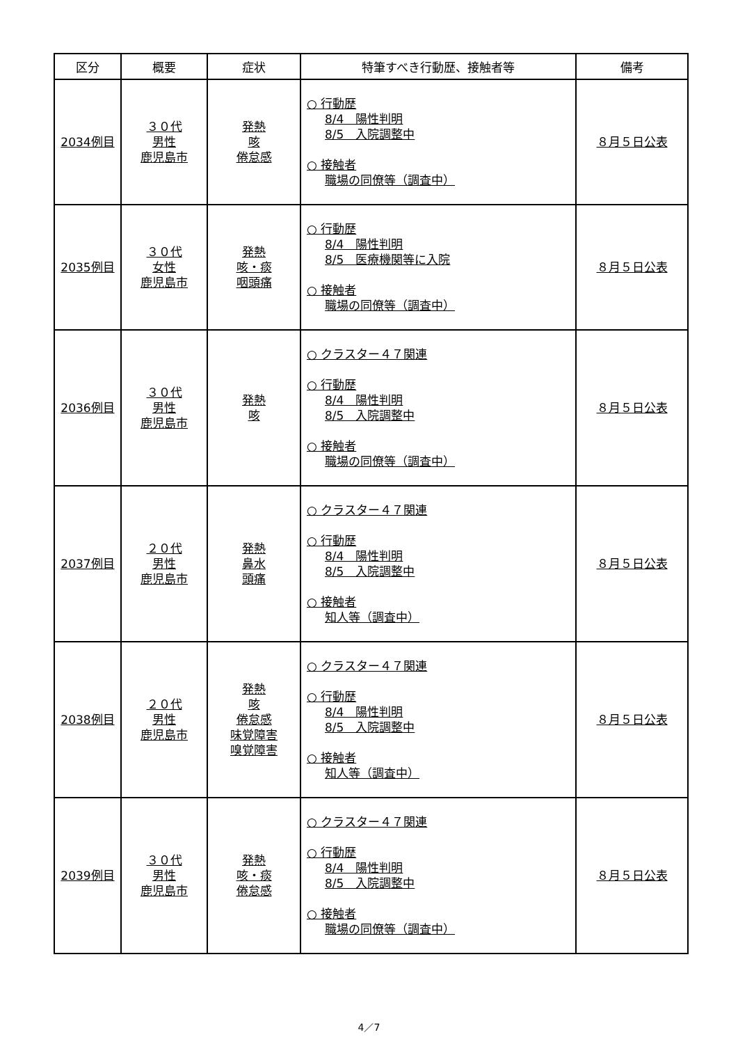| 区分 | 概要 | 症状 | 特筆すべき行動歴、接触者等 | 備考 |
| --- | --- | --- | --- | --- |
| 2034例目 | ３０代 男性 鹿児島市 | 発熱 咳 倦怠感 | ○ 行動歴 8/4 陽性判明 8/5 入院調整中 ○ 接触者 職場の同僚等（調査中） | ８月５日公表 |
| 2035例目 | ３０代 女性 鹿児島市 | 発熱 咳・痰 咽頭痛 | ○ 行動歴 8/4 陽性判明 8/5 医療機関等に入院 ○ 接触者 職場の同僚等（調査中） | ８月５日公表 |
| 2036例目 | ３０代 男性 鹿児島市 | 発熱 咳 | ○ クラスター４７関連 ○ 行動歴 8/4 陽性判明 8/5 入院調整中 ○ 接触者 職場の同僚等（調査中） | ８月５日公表 |
| 2037例目 | ２０代 男性 鹿児島市 | 発熱 鼻水 頭痛 | ○ クラスター４７関連 ○ 行動歴 8/4 陽性判明 8/5 入院調整中 ○ 接触者 知人等（調査中） | ８月５日公表 |
| 2038例目 | ２０代 男性 鹿児島市 | 発熱 咳 倦怠感 味覚障害 嗅覚障害 | ○ クラスター４７関連 ○ 行動歴 8/4 陽性判明 8/5 入院調整中 ○ 接触者 知人等（調査中） | ８月５日公表 |
| 2039例目 | ３０代 男性 鹿児島市 | 発熱 咳・痰 倦怠感 | ○ クラスター４７関連 ○ 行動歴 8/4 陽性判明 8/5 入院調整中 ○ 接触者 職場の同僚等（調査中） | ８月５日公表 |
4／7